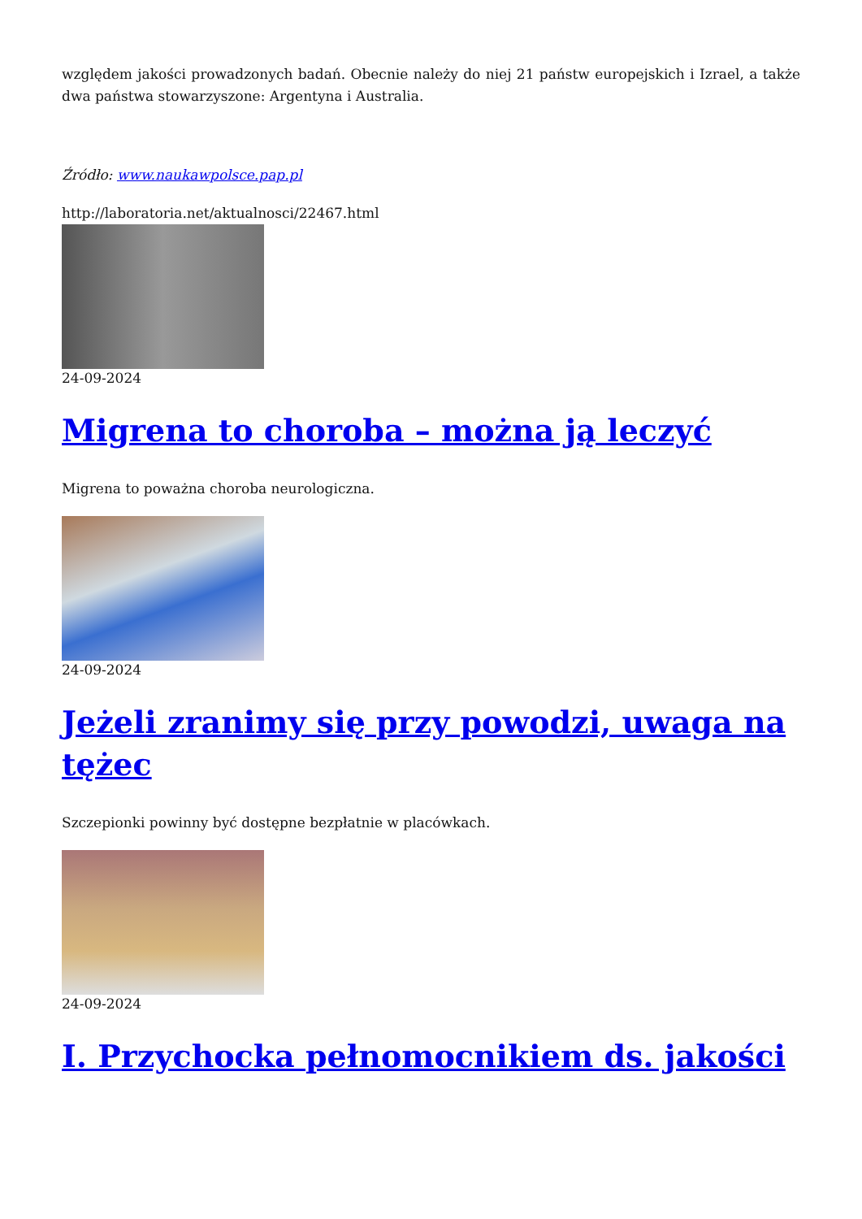względem jakości prowadzonych badań. Obecnie należy do niej 21 państw europejskich i Izrael, a także dwa państwa stowarzyszone: Argentyna i Australia.
Źródło: www.naukawpolsce.pap.pl
http://laboratoria.net/aktualnosci/22467.html
24-09-2024
Migrena to choroba – można ją leczyć
Migrena to poważna choroba neurologiczna.
24-09-2024
Jeżeli zranimy się przy powodzi, uwaga na tężec
Szczepionki powinny być dostępne bezpłatnie w placówkach.
24-09-2024
I. Przychocka pełnomocnikiem ds. jakości